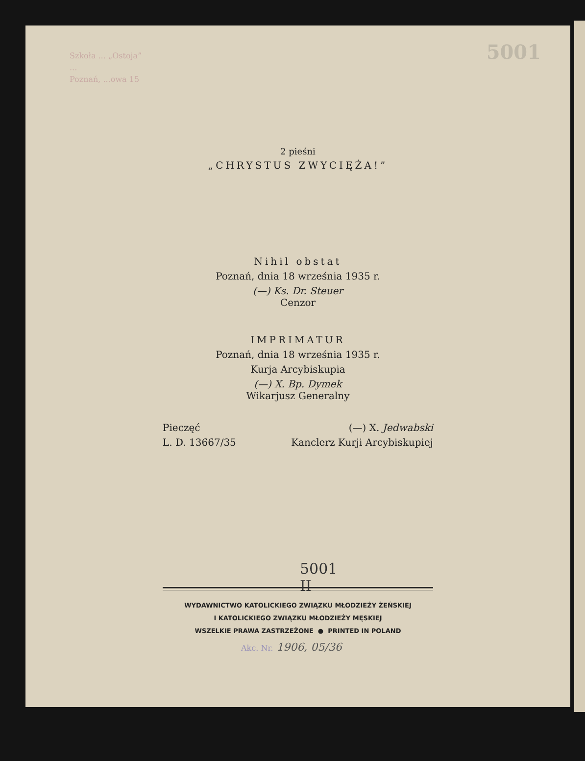Szkoła ... „Ostoja”
...
Poznań, ...owa 15
5001
2 pieśni
„CHRYSTUS ZWYCIĘŻA!”
Nihil obstat
Poznań, dnia 18 września 1935 r.
(—) Ks. Dr. Steuer
Cenzor
IMPRIMATUR
Poznań, dnia 18 września 1935 r.
Kurja Arcybiskupia
(—) X. Bp. Dymek
Wikarjusz Generalny
Pieczęć
L. D. 13667/35
(—) X. Jedwabski
Kanclerz Kurji Arcybiskupiej
5001
II
WYDAWNICTWO KATOLICKIEGO ZWIĄZKU MŁODZIEŻY ŻEŃSKIEJ
I KATOLICKIEGO ZWIĄZKU MŁODZIEŻY MĘSKIEJ
WSZELKIE PRAWA ZASTRZEŻONE ● PRINTED IN POLAND
Akc. Nr. 1906, 05/36